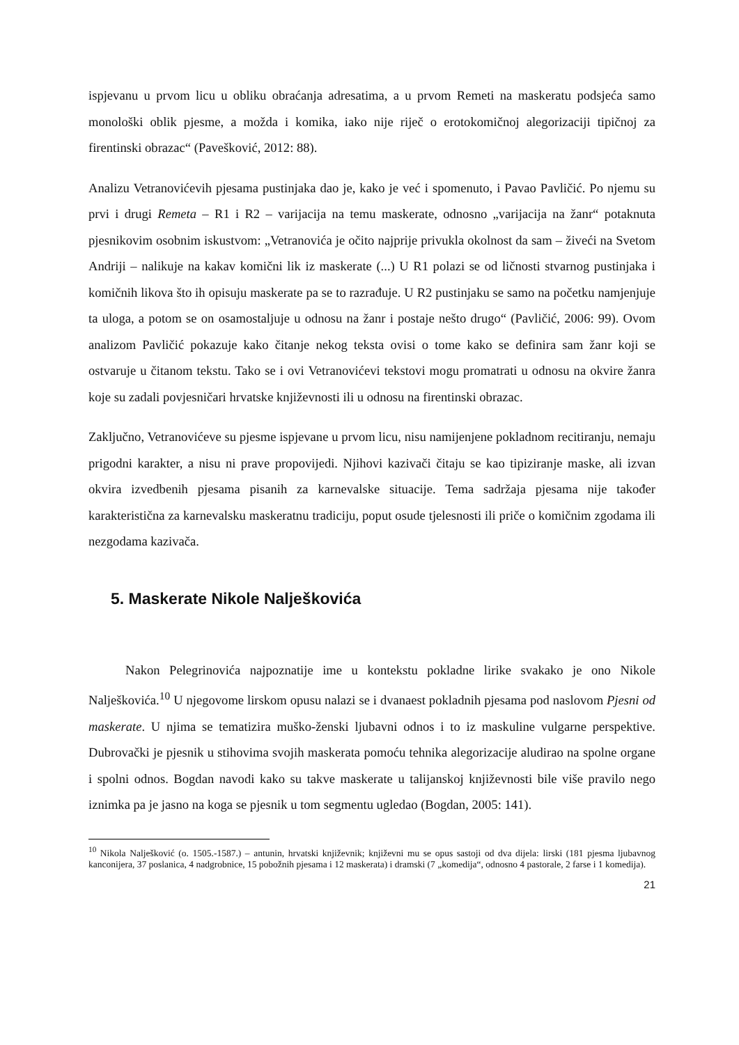ispjevanu u prvom licu u obliku obraćanja adresatima, a u prvom Remeti na maskeratu podsjeća samo monološki oblik pjesme, a možda i komika, iako nije riječ o erotokomičnoj alegorizaciji tipičnoj za firentinski obrazac“ (Pavešković, 2012: 88).
Analizu Vetranovićevih pjesama pustinjaka dao je, kako je već i spomenuto, i Pavao Pavličić. Po njemu su prvi i drugi Remeta – R1 i R2 – varijacija na temu maskerate, odnosno „varijacija na žanr“ potaknuta pjesnikovim osobnim iskustvom: „Vetranovića je očito najprije privukla okolnost da sam – živeći na Svetom Andriji – nalikuje na kakav komični lik iz maskerate (...) U R1 polazi se od ličnosti stvarnog pustinjaka i komičnih likova što ih opisuju maskerate pa se to razrađuje. U R2 pustinjaku se samo na početku namjenjuje ta uloga, a potom se on osamostaljuje u odnosu na žanr i postaje nešto drugo“ (Pavličić, 2006: 99). Ovom analizom Pavličić pokazuje kako čitanje nekog teksta ovisi o tome kako se definira sam žanr koji se ostvaruje u čitanom tekstu. Tako se i ovi Vetranovićevi tekstovi mogu promatrati u odnosu na okvire žanra koje su zadali povjesničari hrvatske književnosti ili u odnosu na firentinski obrazac.
Zaključno, Vetranovićeve su pjesme ispjevane u prvom licu, nisu namijenjene pokladnom recitiranju, nemaju prigodni karakter, a nisu ni prave propovijedi. Njihovi kazivači čitaju se kao tipiziranje maske, ali izvan okvira izvedbenih pjesama pisanih za karnevalske situacije. Tema sadržaja pjesama nije također karakteristična za karnevalsku maskeratnu tradiciju, poput osude tjelesnosti ili priče o komičnim zgodama ili nezgodama kazivača.
5. Maskerate Nikole Nalješkovića
Nakon Pelegrinovića najpoznatije ime u kontekstu pokladne lirike svakako je ono Nikole Nalješkovića.<sup>10</sup> U njegovome lirskom opusu nalazi se i dvanaest pokladnih pjesama pod naslovom Pjesni od maskerate. U njima se tematizira muško-ženski ljubavni odnos i to iz maskuline vulgarne perspektive. Dubrovački je pjesnik u stihovima svojih maskerata pomoću tehnika alegorizacije aludirao na spolne organe i spolni odnos. Bogdan navodi kako su takve maskerate u talijanskoj književnosti bile više pravilo nego iznimka pa je jasno na koga se pjesnik u tom segmentu ugledao (Bogdan, 2005: 141).
<sup>10</sup> Nikola Nalješković (o. 1505.-1587.) – antunin, hrvatski književnik; književni mu se opus sastoji od dva dijela: lirski (181 pjesma ljubavnog kanconijera, 37 poslanica, 4 nadgrobnice, 15 pobožnih pjesama i 12 maskerata) i dramski (7 „komedija“, odnosno 4 pastorale, 2 farse i 1 komedija).
21